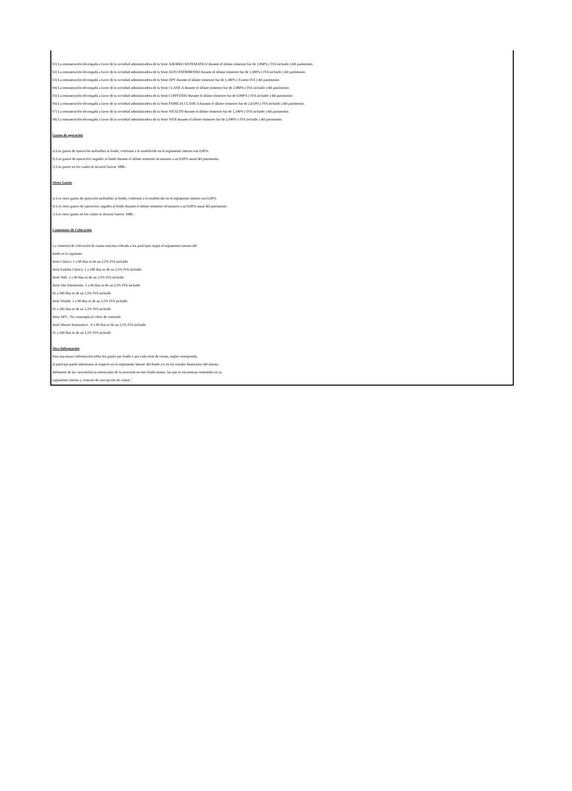b1) La remuneración devengada a favor de la sociedad administradora de la Serie AHORRO SISTEMATICO durante el último trimestre fue de 1,960% ( IVA incluido ) del patrimonio.
b2) La remuneración devengada a favor de la sociedad administradora de la Serie ALTO PATRIMONIO durante el último trimestre fue de 1,580% ( IVA incluido ) del patrimonio.
b3) La remuneración devengada a favor de la sociedad administradora de la Serie APV durante el último trimestre fue de 1,380% ( Exento IVA ) del patrimonio.
b4) La remuneración devengada a favor de la sociedad administradora de la Serie CLASICA durante el último trimestre fue de 3,080% ( IVA incluido ) del patrimonio.
b5) La remuneración devengada a favor de la sociedad administradora de la Serie CONVENIO durante el último trimestre fue de 0,000% ( IVA incluido ) del patrimonio.
b6) La remuneración devengada a favor de la sociedad administradora de la Serie FAMILIA CLASICA durante el último trimestre fue de 2,610% ( IVA incluido ) del patrimonio.
b7) La remuneración devengada a favor de la sociedad administradora de la Serie WEALTH durante el último trimestre fue de 1,340% ( IVA incluido ) del patrimonio.
b8) La remuneración devengada a favor de la sociedad administradora de la Serie WEB durante el último trimestre fue de 2,090% ( IVA incluido ) del patrimonio.
Gastos de operación
a) Los gastos de operación atribuibles al fondo, conforme a lo establecido en el reglamento interno son 0,00%.
b) Los gastos de operación cargados al fondo durante el último trimestre alcanzaron a un 0,00% anual del patrimonio.
c) Los gastos en los cuales se incurrió fueron M$0.-
Otros Gastos
a) Los otros gastos de operación atribuibles al fondo, conforme a lo establecido en el reglamento interno son 0,00%.
b) Los otros gastos de operación cargados al fondo durante el último trimestre alcanzaron a un 0,00% anual del patrimonio.
c) Los otros gastos en los cuales se incurrió fueron M$0.-
Comisiones de Colocación
La comisión de colocación de cuotas máxima cobrada a los participes según el reglamento interno del
fondo es la siguiente:
Serie Clásica: 1 a 90 días es de un 2,5% IVA incluido
Serie Familia Clásica: 1 a 180 días es de un 2,5% IVA incluído
Serie Web: 1 a 90 días es de un 2,5% IVA incluído
Serie Alto Patrimonio: 1 a 90 días es de un 2,5% IVA incluído
91 a 180 días es de un 1,5% IVA incluído
Serie Wealth: 1 a 90 días es de un 2,5% IVA incluído
91 a 180 días es de un 1,5% IVA incluído
Serie APV : No contempla el cobro de comisión
Serie Ahorro Sistematico : 0 a 90 días es de un 2,5% IVA incluído
91 a 180 días es de un 1,5% IVA incluído
Otra Información
Para una mayor información sobre los gastos por fondo o por cada serie de cuotas, según corresponda,
el partícipe puede informarse al respecto en el reglamento interno del fondo y/o en los estados financieros del mismo.
Infórmese de las características ensenciales de la inversión en este fondo mutuo, las que se encuentran contenidas en su
reglamento interno y contrato de suscripción de cuotas.'